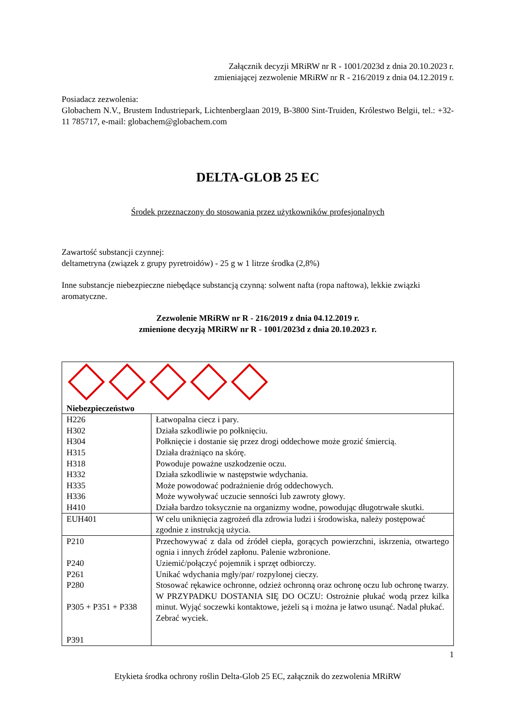Załącznik decyzji MRiRW nr R - 1001/2023d z dnia 20.10.2023 r.
zmieniającej zezwolenie MRiRW nr R - 216/2019 z dnia 04.12.2019 r.
Posiadacz zezwolenia:
Globachem N.V., Brustem Industriepark, Lichtenberglaan 2019, B-3800 Sint-Truiden, Królestwo Belgii, tel.: +32-11 785717, e-mail: globachem@globachem.com
DELTA-GLOB 25 EC
Środek przeznaczony do stosowania przez użytkowników profesjonalnych
Zawartość substancji czynnej:
deltametryna (związek z grupy pyretroidów) - 25 g w 1 litrze środka (2,8%)
Inne substancje niebezpieczne niebędące substancją czynną: solwent nafta (ropa naftowa), lekkie związki aromatyczne.
Zezwolenie MRiRW nr R - 216/2019 z dnia 04.12.2019 r.
zmienione decyzją MRiRW nr R - 1001/2023d z dnia 20.10.2023 r.
| Niebezpieczeństwo | |
| H226 H302 H304 H315 H318 H332 H335 H336 H410 | Łatwopalna ciecz i pary. Działa szkodliwie po połknięciu. Połknięcie i dostanie się przez drogi oddechowe może grozić śmiercią. Działa drażniąco na skórę. Powoduje poważne uszkodzenie oczu. Działa szkodliwie w następstwie wdychania. Może powodować podrażnienie dróg oddechowych. Może wywoływać uczucie senności lub zawroty głowy. Działa bardzo toksycznie na organizmy wodne, powodując długotrwałe skutki. |
| EUH401 | W celu uniknięcia zagrożeń dla zdrowia ludzi i środowiska, należy postępować zgodnie z instrukcją użycia. |
| P210 P240 P261 P280 P305 + P351 + P338 P391 | Przechowywać z dala od źródeł ciepła, gorących powierzchni, iskrzenia, otwartego ognia i innych źródeł zapłonu. Palenie wzbronione. Uziemić/połączyć pojemnik i sprzęt odbiorczy. Unikać wdychania mgły/par/ rozpylonej cieczy. Stosować rękawice ochronne, odzież ochronną oraz ochronę oczu lub ochronę twarzy. W PRZYPADKU DOSTANIA SIĘ DO OCZU: Ostrożnie płukać wodą przez kilka minut. Wyjąć soczewki kontaktowe, jeżeli są i można je łatwo usunąć. Nadal płukać. Zebrać wyciek. |
1
Etykieta środka ochrony roślin Delta-Glob 25 EC, załącznik do zezwolenia MRiRW